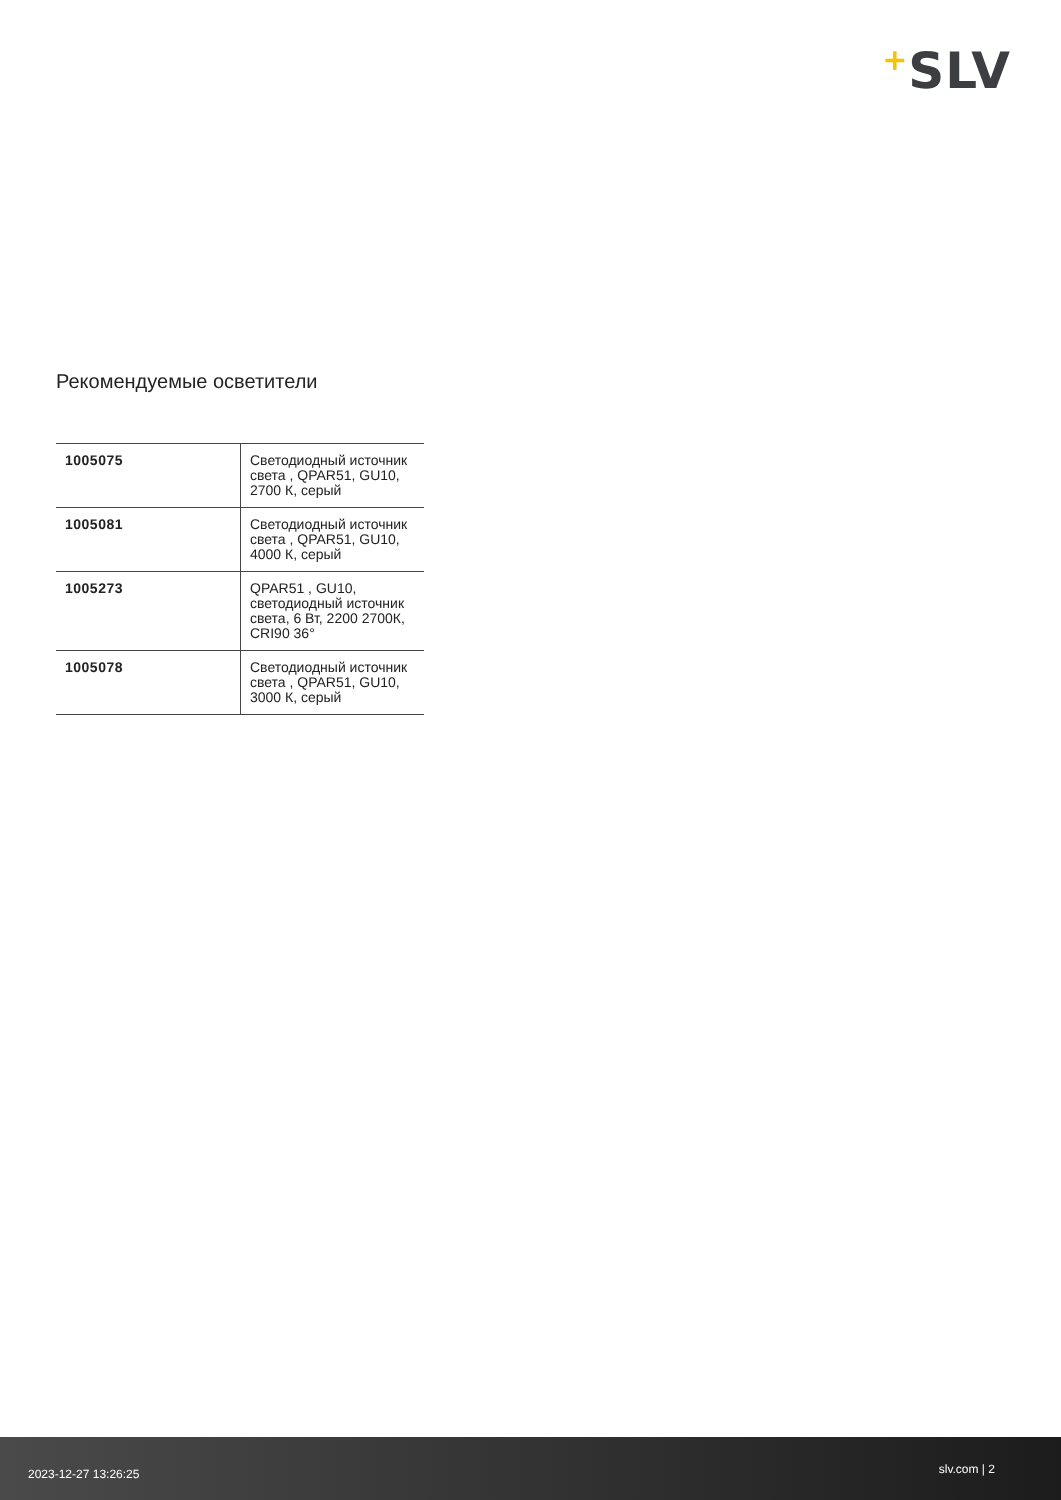+SLV
Рекомендуемые осветители
| 1005075 | Светодиодный источник света , QPAR51, GU10, 2700 К, серый |
| 1005081 | Светодиодный источник света , QPAR51, GU10, 4000 К, серый |
| 1005273 | QPAR51 , GU10, светодиодный источник света, 6 Вт, 2200 2700К, CRI90 36° |
| 1005078 | Светодиодный источник света , QPAR51, GU10, 3000 К, серый |
2023-12-27 13:26:25 slv.com | 2